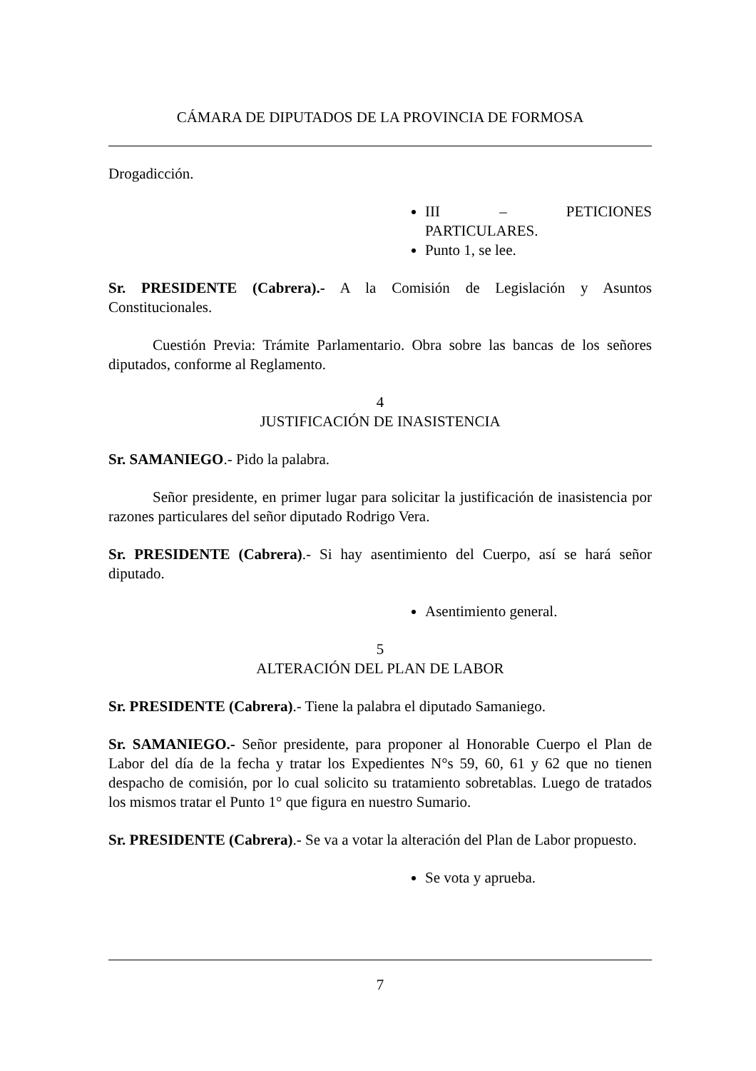CÁMARA DE DIPUTADOS DE LA PROVINCIA DE FORMOSA
Drogadicción.
III – PETICIONES PARTICULARES.
Punto 1, se lee.
Sr. PRESIDENTE (Cabrera).- A la Comisión de Legislación y Asuntos Constitucionales.
Cuestión Previa: Trámite Parlamentario. Obra sobre las bancas de los señores diputados, conforme al Reglamento.
4
JUSTIFICACIÓN DE INASISTENCIA
Sr. SAMANIEGO.- Pido la palabra.
Señor presidente, en primer lugar para solicitar la justificación de inasistencia por razones particulares del señor diputado Rodrigo Vera.
Sr. PRESIDENTE (Cabrera).- Si hay asentimiento del Cuerpo, así se hará señor diputado.
Asentimiento general.
5
ALTERACIÓN DEL PLAN DE LABOR
Sr. PRESIDENTE (Cabrera).- Tiene la palabra el diputado Samaniego.
Sr. SAMANIEGO.- Señor presidente, para proponer al Honorable Cuerpo el Plan de Labor del día de la fecha y tratar los Expedientes N°s 59, 60, 61 y 62 que no tienen despacho de comisión, por lo cual solicito su tratamiento sobretablas. Luego de tratados los mismos tratar el Punto 1° que figura en nuestro Sumario.
Sr. PRESIDENTE (Cabrera).- Se va a votar la alteración del Plan de Labor propuesto.
Se vota y aprueba.
7